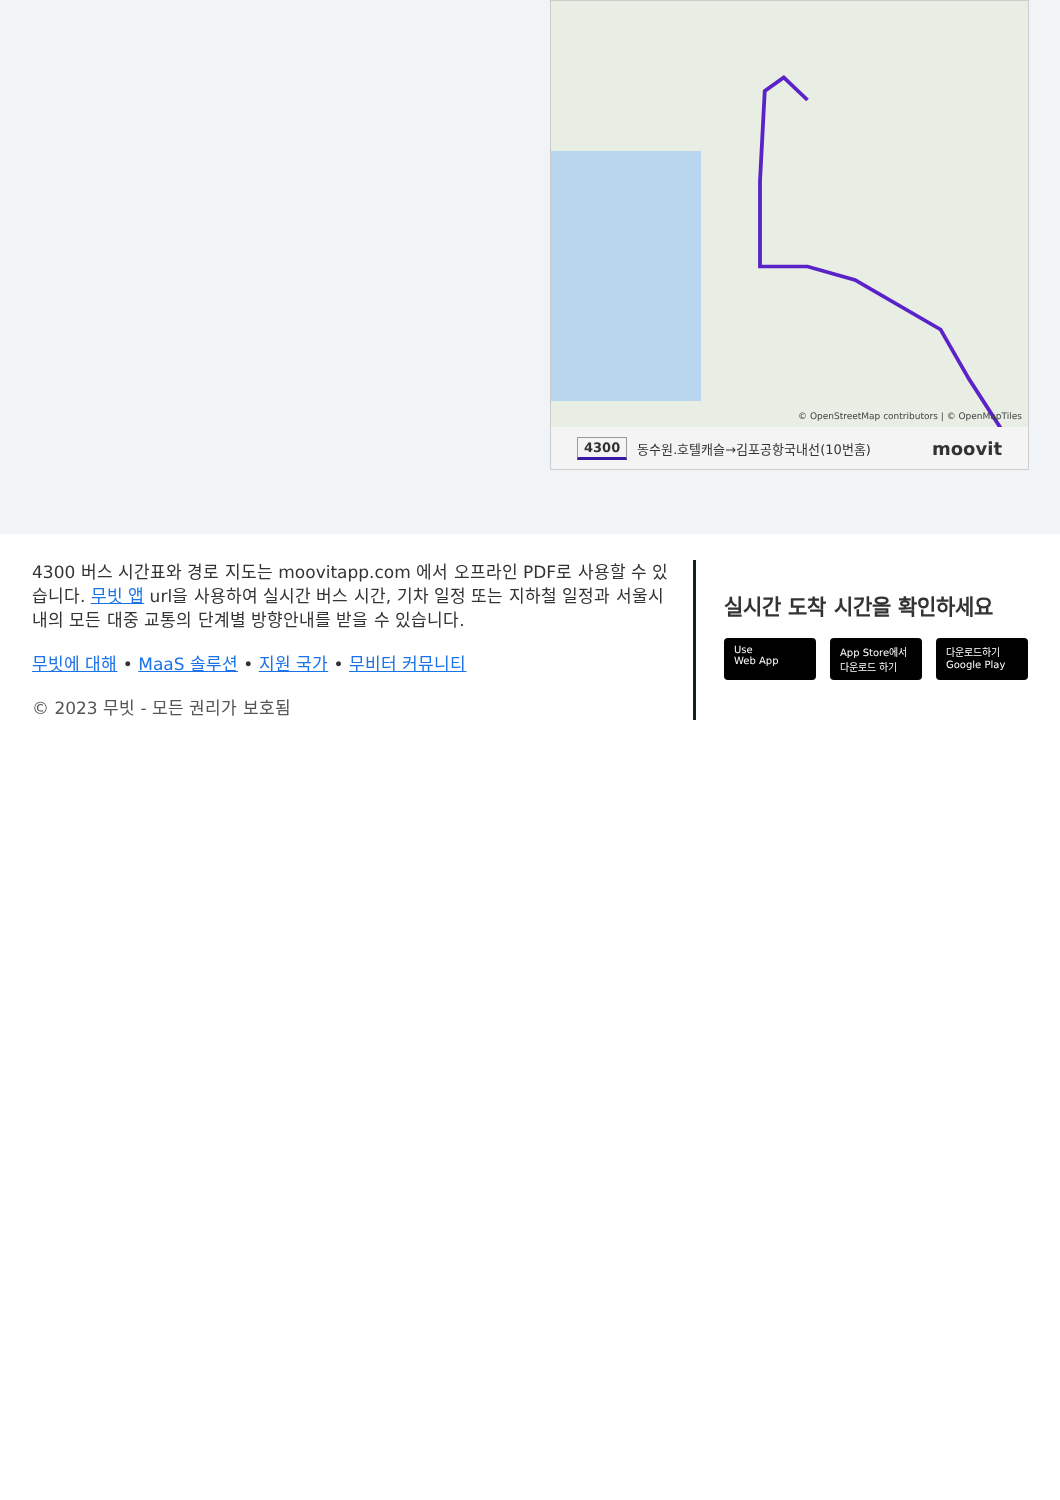© OpenStreetMap contributors | © OpenMapTiles
4300 동수원.호텔캐슬→김포공항국내선(10번홈) moovit
4300 버스 시간표와 경로 지도는 moovitapp.com 에서 오프라인 PDF로 사용할 수 있습니다. 무빗 앱 url을 사용하여 실시간 버스 시간, 기차 일정 또는 지하철 일정과 서울시 내의 모든 대중 교통의 단계별 방향안내를 받을 수 있습니다.
무빗에 대해 • MaaS 솔루션 • 지원 국가 • 무비터 커뮤니티
© 2023 무빗 - 모든 권리가 보호됨
실시간 도착 시간을 확인하세요
Use
Web App
App Store에서
다운로드 하기
다운로드하기
Google Play